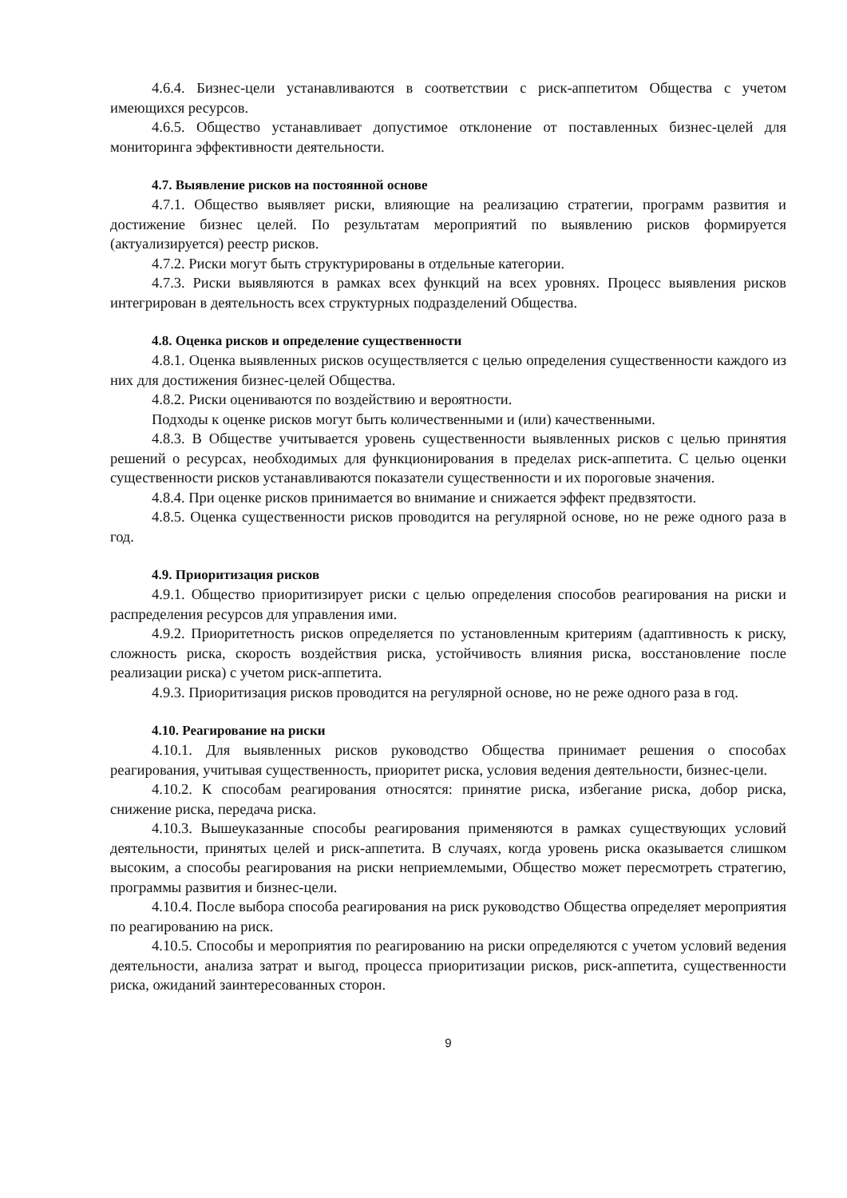4.6.4. Бизнес-цели устанавливаются в соответствии с риск-аппетитом Общества с учетом имеющихся ресурсов.
4.6.5. Общество устанавливает допустимое отклонение от поставленных бизнес-целей для мониторинга эффективности деятельности.
4.7. Выявление рисков на постоянной основе
4.7.1. Общество выявляет риски, влияющие на реализацию стратегии, программ развития и достижение бизнес целей. По результатам мероприятий по выявлению рисков формируется (актуализируется) реестр рисков.
4.7.2. Риски могут быть структурированы в отдельные категории.
4.7.3. Риски выявляются в рамках всех функций на всех уровнях. Процесс выявления рисков интегрирован в деятельность всех структурных подразделений Общества.
4.8. Оценка рисков и определение существенности
4.8.1. Оценка выявленных рисков осуществляется с целью определения существенности каждого из них для достижения бизнес-целей Общества.
4.8.2. Риски оцениваются по воздействию и вероятности.
Подходы к оценке рисков могут быть количественными и (или) качественными.
4.8.3. В Обществе учитывается уровень существенности выявленных рисков с целью принятия решений о ресурсах, необходимых для функционирования в пределах риск-аппетита. С целью оценки существенности рисков устанавливаются показатели существенности и их пороговые значения.
4.8.4. При оценке рисков принимается во внимание и снижается эффект предвзятости.
4.8.5. Оценка существенности рисков проводится на регулярной основе, но не реже одного раза в год.
4.9. Приоритизация рисков
4.9.1. Общество приоритизирует риски с целью определения способов реагирования на риски и распределения ресурсов для управления ими.
4.9.2. Приоритетность рисков определяется по установленным критериям (адаптивность к риску, сложность риска, скорость воздействия риска, устойчивость влияния риска, восстановление после реализации риска) с учетом риск-аппетита.
4.9.3. Приоритизация рисков проводится на регулярной основе, но не реже одного раза в год.
4.10. Реагирование на риски
4.10.1. Для выявленных рисков руководство Общества принимает решения о способах реагирования, учитывая существенность, приоритет риска, условия ведения деятельности, бизнес-цели.
4.10.2. К способам реагирования относятся: принятие риска, избегание риска, добор риска, снижение риска, передача риска.
4.10.3. Вышеуказанные способы реагирования применяются в рамках существующих условий деятельности, принятых целей и риск-аппетита. В случаях, когда уровень риска оказывается слишком высоким, а способы реагирования на риски неприемлемыми, Общество может пересмотреть стратегию, программы развития и бизнес-цели.
4.10.4. После выбора способа реагирования на риск руководство Общества определяет мероприятия по реагированию на риск.
4.10.5. Способы и мероприятия по реагированию на риски определяются с учетом условий ведения деятельности, анализа затрат и выгод, процесса приоритизации рисков, риск-аппетита, существенности риска, ожиданий заинтересованных сторон.
9